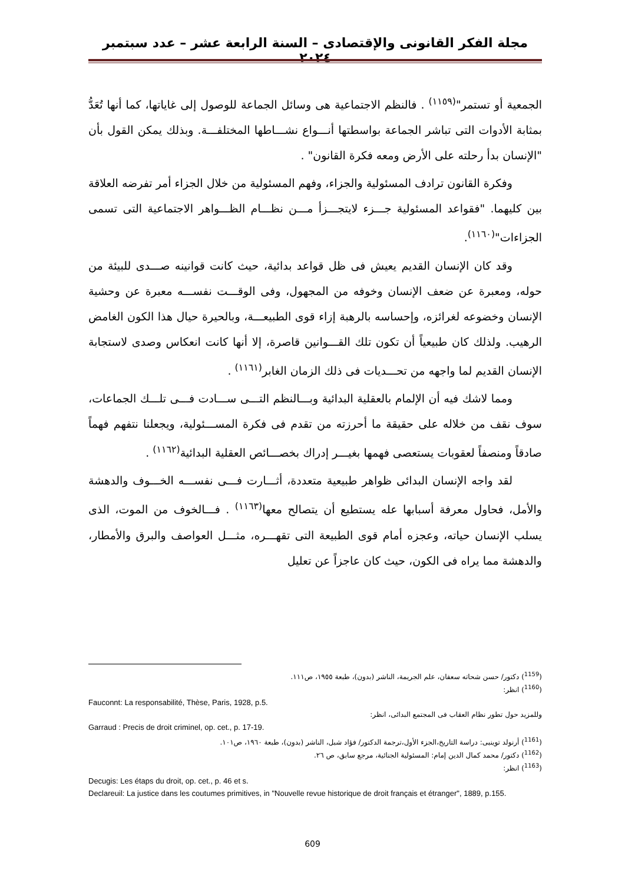مجلة الفكر القانونى والإقتصادى – السنة الرابعة عشر – عدد سبتمبر ٢٠٢٤
الجمعية أو تستمر"<sup>(١١٥٩)</sup> . فالنظم الاجتماعية هى وسائل الجماعة للوصول إلى غاياتها، كما أنها تُعَدُّ بمثابة الأدوات التى تباشر الجماعة بواسطتها أنـــواع نشـــاطها المختلفـــة. وبذلك يمكن القول بأن "الإنسان بدأ رحلته على الأرض ومعه فكرة القانون" .
وفكرة القانون ترادف المسئولية والجزاء، وفهم المسئولية من خلال الجزاء أمر تفرضه العلاقة بين كليهما. "فقواعد المسئولية جـــزء لايتجـــزأ مـــن نظـــام الظـــواهر الاجتماعية التى تسمى الجزاءات"<sup>(١١٦٠)</sup>.
وقد كان الإنسان القديم يعيش فى ظل قواعد بدائية، حيث كانت قوانينه صـــدى للبيئة من حوله، ومعبرة عن ضعف الإنسان وخوفه من المجهول، وفى الوقـــت نفســـه معبرة عن وحشية الإنسان وخضوعه لغرائزه، وإحساسه بالرهبة إزاء قوى الطبيعـــة، وبالحيرة حيال هذا الكون الغامض الرهيب. ولذلك كان طبيعياً أن تكون تلك القـــوانين قاصرة، إلا أنها كانت انعكاس وصدى لاستجابة الإنسان القديم لما واجهه من تحـــديات فى ذلك الزمان الغابر<sup>(١١٦١)</sup> .
ومما لاشك فيه أن الإلمام بالعقلية البدائية وبـــالنظم التـــى ســـادت فـــى تلـــك الجماعات، سوف نقف من خلاله على حقيقة ما أحرزته من تقدم فى فكرة المســـئولية، ويجعلنا نتفهم فهماً صادقاً ومنصفاً لعقوبات يستعصى فهمها بغيـــر إدراك بخصـــائص العقلية البدائية<sup>(١١٦٢)</sup> .
لقد واجه الإنسان البدائى ظواهر طبيعية متعددة، أثـــارت فـــى نفســـه الخـــوف والدهشة والأمل، فحاول معرفة أسبابها عله يستطيع أن يتصالح معها<sup>(١١٦٣)</sup> . فـــالخوف من الموت، الذى يسلب الإنسان حياته، وعجزه أمام قوى الطبيعة التى تقهـــره، مثـــل العواصف والبرق والأمطار، والدهشة مما يراه فى الكون، حيث كان عاجزاً عن تعليل
(<sup>1159</sup>) دكتور/ حسن شحاته سعفان، علم الجريمة، الناشر (بدون)، طبعة ١٩٥٥، ص١١١.
(<sup>1160</sup>) انظر:
Fauconnt: La responsabilité, Thèse, Paris, 1928, p.5.
وللمزيد حول تطور نظام العقاب فى المجتمع البدائى، انظر:
Garraud : Precis de droit criminel, op. cet., p. 17-19.
(<sup>1161</sup>) أرنولد توينبى: دراسة التاريخ،الجزء الأول،ترجمة الدكتور/ فؤاد شبل، الناشر (بدون)، طبعة ١٩٦٠، ص١٠١.
(<sup>1162</sup>) دكتور/ محمد كمال الدين إمام: المسئولية الجنائية، مرجع سابق، ص ٢٦.
(<sup>1163</sup>) انظر:
Decugis: Les étaps du droit, op. cet., p. 46 et s.
Declareuil: La justice dans les coutumes primitives, in "Nouvelle revue historique de droit français et étranger", 1889, p.155.
609